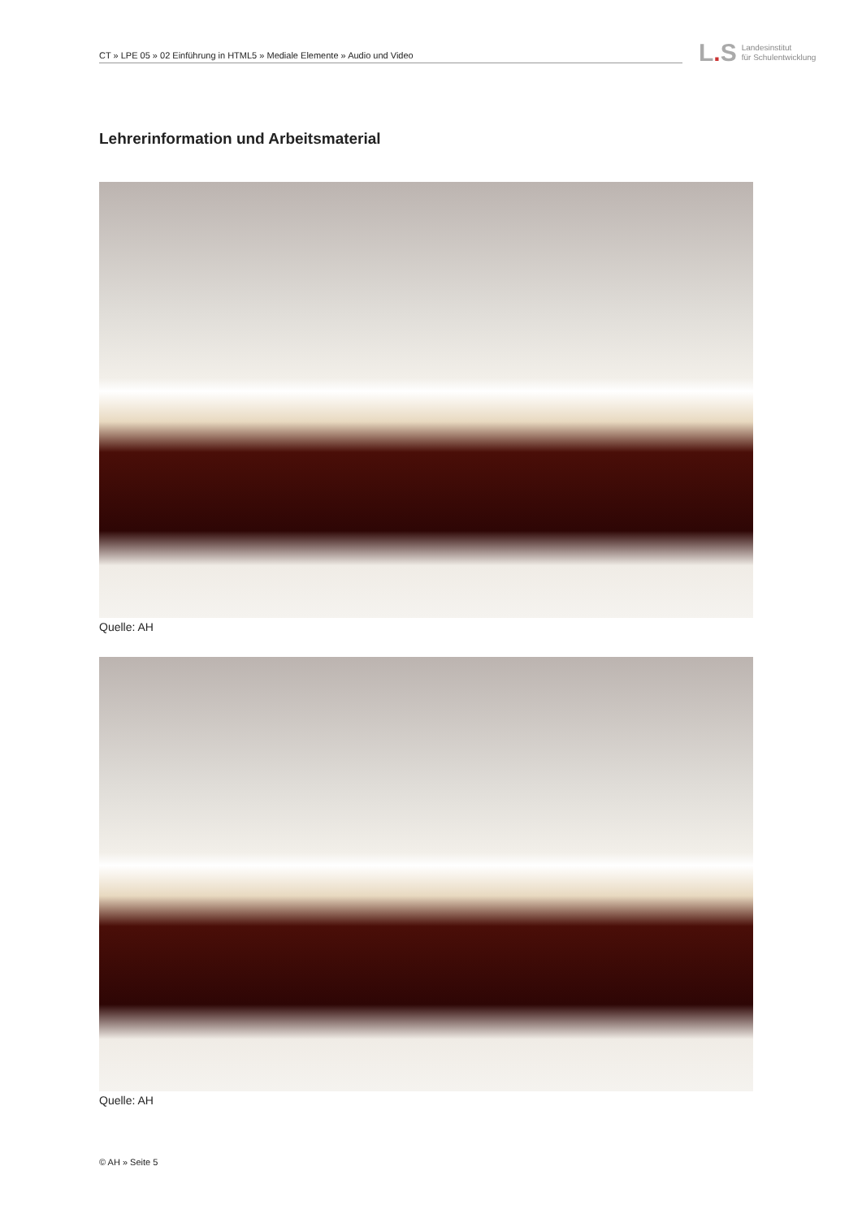CT » LPE 05 » 02 Einführung in HTML5 » Mediale Elemente » Audio und Video
L. S Landesinstitut
für Schulentwicklung
Lehrerinformation und Arbeitsmaterial
Quelle: AH
Quelle: AH
© AH » Seite 5